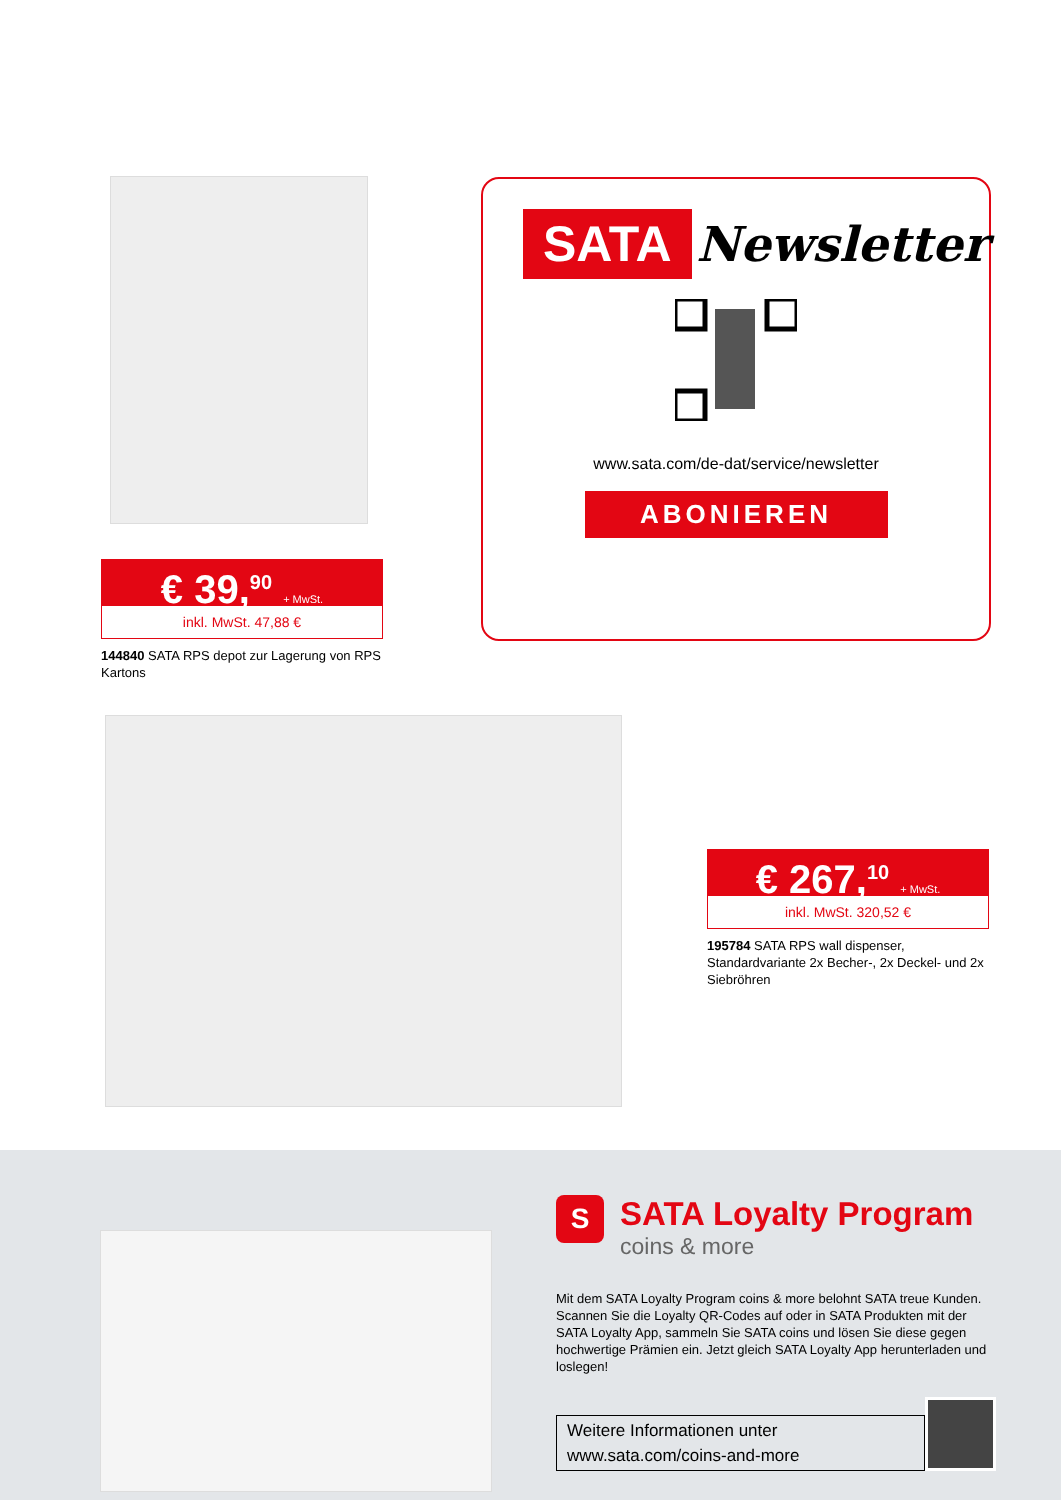€ 39,<sup>90</sup> + MwSt.
inkl. MwSt. 47,88 €
144840 SATA RPS depot zur Lagerung von RPS Kartons
SATA Newsletter
www.sata.com/de-dat/service/newsletter
ABONIEREN
€ 267,<sup>10</sup> + MwSt.
inkl. MwSt. 320,52 €
195784 SATA RPS wall dispenser, Standardvariante 2x Becher-, 2x Deckel- und 2x Siebröhren
S
SATA Loyalty Program
coins & more
Mit dem SATA Loyalty Program coins & more belohnt SATA treue Kunden. Scannen Sie die Loyalty QR-Codes auf oder in SATA Produkten mit der SATA Loyalty App, sammeln Sie SATA coins und lösen Sie diese gegen hochwertige Prämien ein. Jetzt gleich SATA Loyalty App herunterladen und loslegen!
Weitere Informationen unter
www.sata.com/coins-and-more